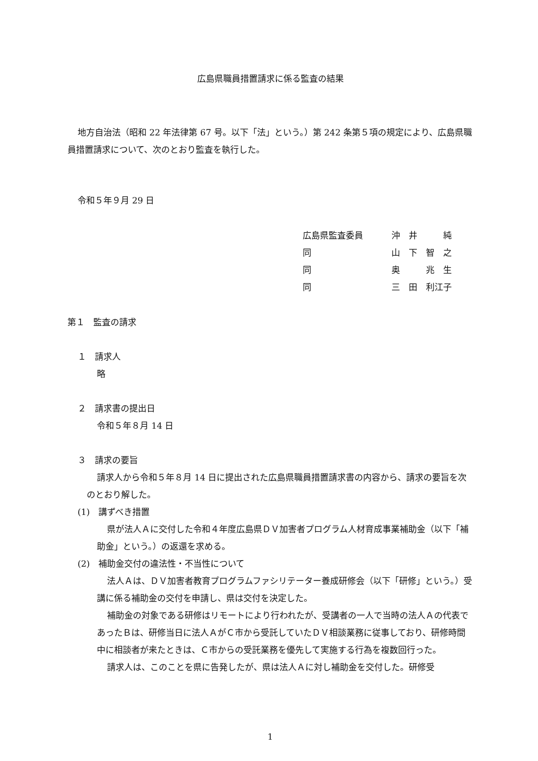広島県職員措置請求に係る監査の結果
地方自治法（昭和 22 年法律第 67 号。以下「法」という。）第 242 条第５項の規定により、広島県職員措置請求について、次のとおり監査を執行した。
令和５年９月 29 日
| 広島県監査委員 | 沖 井 純 |
| 同 | 山 下 智 之 |
| 同 | 奥 兆 生 |
| 同 | 三 田 利江子 |
第１　監査の請求
１　請求人
略
２　請求書の提出日
令和５年８月 14 日
３　請求の要旨
請求人から令和５年８月 14 日に提出された広島県職員措置請求書の内容から、請求の要旨を次のとおり解した。
(1)　講ずべき措置
県が法人Ａに交付した令和４年度広島県ＤＶ加害者プログラム人材育成事業補助金（以下「補助金」という。）の返還を求める。
(2)　補助金交付の違法性・不当性について
法人Ａは、ＤＶ加害者教育プログラムファシリテーター養成研修会（以下「研修」という。）受講に係る補助金の交付を申請し、県は交付を決定した。
補助金の対象である研修はリモートにより行われたが、受講者の一人で当時の法人Ａの代表であったＢは、研修当日に法人ＡがＣ市から受託していたＤＶ相談業務に従事しており、研修時間中に相談者が来たときは、Ｃ市からの受託業務を優先して実施する行為を複数回行った。
請求人は、このことを県に告発したが、県は法人Ａに対し補助金を交付した。研修受
1